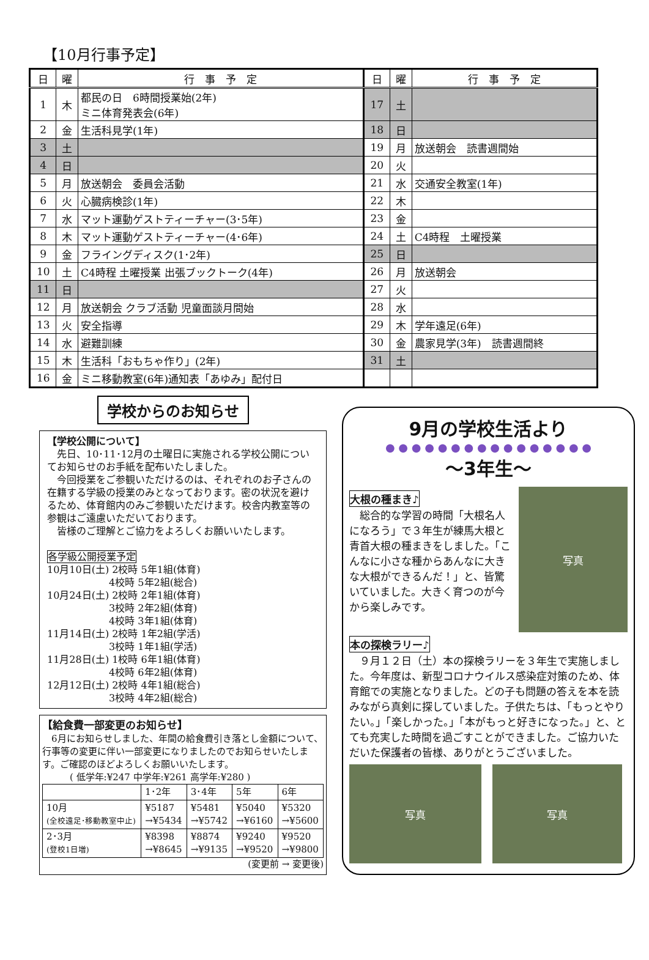【10月行事予定】
| 日 | 曜 | 行 事 予 定 | 日 | 曜 | 行 事 予 定 |
| --- | --- | --- | --- | --- | --- |
| 1 | 木 | 都民の日 6時間授業始(2年) ミニ体育発表会(6年) | 17 | 土 | |
| 2 | 金 | 生活科見学(1年) | 18 | 日 | |
| 3 | 土 | | 19 | 月 | 放送朝会 読書週間始 |
| 4 | 日 | | 20 | 火 | |
| 5 | 月 | 放送朝会 委員会活動 | 21 | 水 | 交通安全教室(1年) |
| 6 | 火 | 心臓病検診(1年) | 22 | 木 | |
| 7 | 水 | マット運動ゲストティーチャー(3･5年) | 23 | 金 | |
| 8 | 木 | マット運動ゲストティーチャー(4･6年) | 24 | 土 | C4時程 土曜授業 |
| 9 | 金 | フライングディスク(1･2年) | 25 | 日 | |
| 10 | 土 | C4時程 土曜授業 出張ブックトーク(4年) | 26 | 月 | 放送朝会 |
| 11 | 日 | | 27 | 火 | |
| 12 | 月 | 放送朝会 クラブ活動 児童面談月間始 | 28 | 水 | |
| 13 | 火 | 安全指導 | 29 | 木 | 学年遠足(6年) |
| 14 | 水 | 避難訓練 | 30 | 金 | 農家見学(3年) 読書週間終 |
| 15 | 木 | 生活科「おもちゃ作り」(2年) | 31 | 土 | |
| 16 | 金 | ミニ移動教室(6年)通知表「あゆみ」配付日 | | | |
学校からのお知らせ
【学校公開について】
　先日、10･11･12月の土曜日に実施される学校公開についてお知らせのお手紙を配布いたしました。
　今回授業をご参観いただけるのは、それぞれのお子さんの在籍する学級の授業のみとなっております。密の状況を避けるため、体育館内のみご参観いただけます。校舎内教室等の参観はご遠慮いただいております。
　皆様のご理解とご協力をよろしくお願いいたします。
各学級公開授業予定
10月10日(土) 2校時 5年1組(体育)
　　　　　　 4校時 5年2組(総合)
10月24日(土) 2校時 2年1組(体育)
　　　　　　 3校時 2年2組(体育)
　　　　　　 4校時 3年1組(体育)
11月14日(土) 2校時 1年2組(学活)
　　　　　　 3校時 1年1組(学活)
11月28日(土) 1校時 6年1組(体育)
　　　　　　 4校時 6年2組(体育)
12月12日(土) 2校時 4年1組(総合)
　　　　　　 3校時 4年2組(総合)
【給食費一部変更のお知らせ】
　6月にお知らせしました、年間の給食費引き落とし金額について、行事等の変更に伴い一部変更になりましたのでお知らせいたします。ご確認のほどよろしくお願いいたします。
　　　( 低学年:¥247 中学年:¥261 高学年:¥280 )
| | 1･2年 | 3･4年 | 5年 | 6年 |
| 10月 (全校遠足･移動教室中止) | ¥5187 →¥5434 | ¥5481 →¥5742 | ¥5040 →¥6160 | ¥5320 →¥5600 |
| 2･3月 (登校1日増) | ¥8398 →¥8645 | ¥8874 →¥9135 | ¥9240 →¥9520 | ¥9520 →¥9800 |
(変更前 → 変更後)
9月の学校生活より
● ● ● ● ● ● ● ● ● ● ● ● ● ● ● ●
～3年生～
大根の種まき♪
　総合的な学習の時間「大根名人になろう」で３年生が練馬大根と青首大根の種まきをしました。「こんなに小さな種からあんなに大きな大根ができるんだ！」と、皆驚いていました。大きく育つのが今から楽しみです。
写真
本の探検ラリー♪
　９月１２日（土）本の探検ラリーを３年生で実施しました。今年度は、新型コロナウイルス感染症対策のため、体育館での実施となりました。どの子も問題の答えを本を読みながら真剣に探していました。子供たちは、「もっとやりたい。」「楽しかった。」「本がもっと好きになった。」と、とても充実した時間を過ごすことができました。ご協力いただいた保護者の皆様、ありがとうございました。
写真 写真